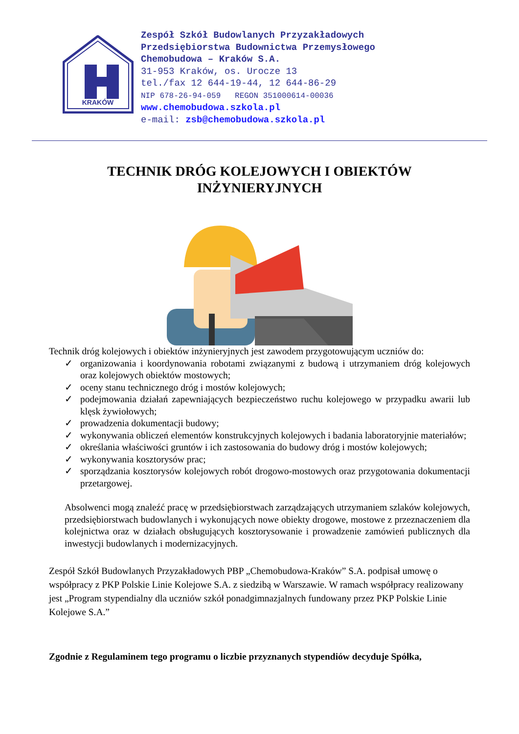KRAKÓW
Zespół Szkół Budowlanych Przyzakładowych
Przedsiębiorstwa Budownictwa Przemysłowego
Chemobudowa – Kraków S.A.
31-953 Kraków, os. Urocze 13
tel./fax 12 644-19-44, 12 644-86-29
NIP 678-26-94-059 REGON 351000614-00036
www.chemobudowa.szkola.pl
e-mail: zsb@chemobudowa.szkola.pl
TECHNIK DRÓG KOLEJOWYCH I OBIEKTÓW
INŻYNIERYJNYCH
Technik dróg kolejowych i obiektów inżynieryjnych jest zawodem przygotowującym uczniów do:
✓ organizowania i koordynowania robotami związanymi z budową i utrzymaniem dróg kolejowych oraz kolejowych obiektów mostowych;
✓ oceny stanu technicznego dróg i mostów kolejowych;
✓ podejmowania działań zapewniających bezpieczeństwo ruchu kolejowego w przypadku awarii lub klęsk żywiołowych;
✓ prowadzenia dokumentacji budowy;
✓ wykonywania obliczeń elementów konstrukcyjnych kolejowych i badania laboratoryjnie materiałów;
✓ określania właściwości gruntów i ich zastosowania do budowy dróg i mostów kolejowych;
✓ wykonywania kosztorysów prac;
✓ sporządzania kosztorysów kolejowych robót drogowo-mostowych oraz przygotowania dokumentacji przetargowej.
Absolwenci mogą znaleźć pracę w przedsiębiorstwach zarządzających utrzymaniem szlaków kolejowych, przedsiębiorstwach budowlanych i wykonujących nowe obiekty drogowe, mostowe z przeznaczeniem dla kolejnictwa oraz w działach obsługujących kosztorysowanie i prowadzenie zamówień publicznych dla inwestycji budowlanych i modernizacyjnych.
Zespół Szkół Budowlanych Przyzakładowych PBP „Chemobudowa-Kraków” S.A. podpisał umowę o współpracy z PKP Polskie Linie Kolejowe S.A. z siedzibą w Warszawie. W ramach współpracy realizowany jest „Program stypendialny dla uczniów szkół ponadgimnazjalnych fundowany przez PKP Polskie Linie Kolejowe S.A.”
Zgodnie z Regulaminem tego programu o liczbie przyznanych stypendiów decyduje Spółka,